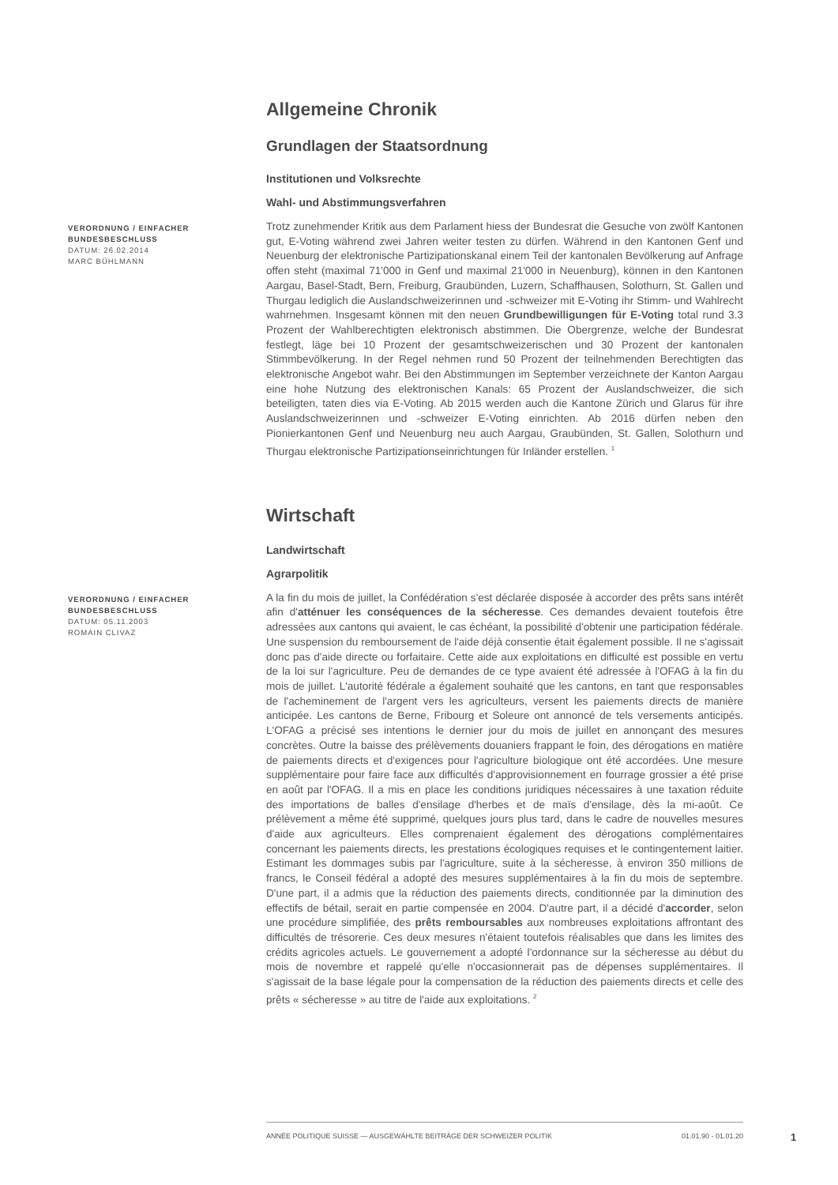Allgemeine Chronik
Grundlagen der Staatsordnung
Institutionen und Volksrechte
Wahl- und Abstimmungsverfahren
VERORDNUNG / EINFACHER BUNDESBESCHLUSS
DATUM: 26.02.2014
MARC BÜHLMANN
Trotz zunehmender Kritik aus dem Parlament hiess der Bundesrat die Gesuche von zwölf Kantonen gut, E-Voting während zwei Jahren weiter testen zu dürfen. Während in den Kantonen Genf und Neuenburg der elektronische Partizipationskanal einem Teil der kantonalen Bevölkerung auf Anfrage offen steht (maximal 71'000 in Genf und maximal 21'000 in Neuenburg), können in den Kantonen Aargau, Basel-Stadt, Bern, Freiburg, Graubünden, Luzern, Schaffhausen, Solothurn, St. Gallen und Thurgau lediglich die Auslandschweizerinnen und -schweizer mit E-Voting ihr Stimm- und Wahlrecht wahrnehmen. Insgesamt können mit den neuen Grundbewilligungen für E-Voting total rund 3.3 Prozent der Wahlberechtigten elektronisch abstimmen. Die Obergrenze, welche der Bundesrat festlegt, läge bei 10 Prozent der gesamtschweizerischen und 30 Prozent der kantonalen Stimmbevölkerung. In der Regel nehmen rund 50 Prozent der teilnehmenden Berechtigten das elektronische Angebot wahr. Bei den Abstimmungen im September verzeichnete der Kanton Aargau eine hohe Nutzung des elektronischen Kanals: 65 Prozent der Auslandschweizer, die sich beteiligten, taten dies via E-Voting. Ab 2015 werden auch die Kantone Zürich und Glarus für ihre Auslandschweizerinnen und -schweizer E-Voting einrichten. Ab 2016 dürfen neben den Pionierkantonen Genf und Neuenburg neu auch Aargau, Graubünden, St. Gallen, Solothurn und Thurgau elektronische Partizipationseinrichtungen für Inländer erstellen. <sup>1</sup>
Wirtschaft
Landwirtschaft
Agrarpolitik
VERORDNUNG / EINFACHER BUNDESBESCHLUSS
DATUM: 05.11.2003
ROMAIN CLIVAZ
A la fin du mois de juillet, la Confédération s'est déclarée disposée à accorder des prêts sans intérêt afin d'atténuer les conséquences de la sécheresse. Ces demandes devaient toutefois être adressées aux cantons qui avaient, le cas échéant, la possibilité d'obtenir une participation fédérale. Une suspension du remboursement de l'aide déjà consentie était également possible. Il ne s'agissait donc pas d'aide directe ou forfaitaire. Cette aide aux exploitations en difficulté est possible en vertu de la loi sur l'agriculture. Peu de demandes de ce type avaient été adressée à l'OFAG à la fin du mois de juillet. L'autorité fédérale a également souhaité que les cantons, en tant que responsables de l'acheminement de l'argent vers les agriculteurs, versent les paiements directs de manière anticipée. Les cantons de Berne, Fribourg et Soleure ont annoncé de tels versements anticipés. L'OFAG a précisé ses intentions le dernier jour du mois de juillet en annonçant des mesures concrètes. Outre la baisse des prélèvements douaniers frappant le foin, des dérogations en matière de paiements directs et d'exigences pour l'agriculture biologique ont été accordées. Une mesure supplémentaire pour faire face aux difficultés d'approvisionnement en fourrage grossier a été prise en août par l'OFAG. Il a mis en place les conditions juridiques nécessaires à une taxation réduite des importations de balles d'ensilage d'herbes et de maïs d'ensilage, dès la mi-août. Ce prélèvement a même été supprimé, quelques jours plus tard, dans le cadre de nouvelles mesures d'aide aux agriculteurs. Elles comprenaient également des dérogations complémentaires concernant les paiements directs, les prestations écologiques requises et le contingentement laitier. Estimant les dommages subis par l'agriculture, suite à la sécheresse, à environ 350 millions de francs, le Conseil fédéral a adopté des mesures supplémentaires à la fin du mois de septembre. D'une part, il a admis que la réduction des paiements directs, conditionnée par la diminution des effectifs de bétail, serait en partie compensée en 2004. D'autre part, il a décidé d'accorder, selon une procédure simplifiée, des prêts remboursables aux nombreuses exploitations affrontant des difficultés de trésorerie. Ces deux mesures n'étaient toutefois réalisables que dans les limites des crédits agricoles actuels. Le gouvernement a adopté l'ordonnance sur la sécheresse au début du mois de novembre et rappelé qu'elle n'occasionnerait pas de dépenses supplémentaires. Il s'agissait de la base légale pour la compensation de la réduction des paiements directs et celle des prêts « sécheresse » au titre de l'aide aux exploitations. <sup>2</sup>
ANNÉE POLITIQUE SUISSE — AUSGEWÄHLTE BEITRÄGE DER SCHWEIZER POLITIK 01.01.90 - 01.01.20
1